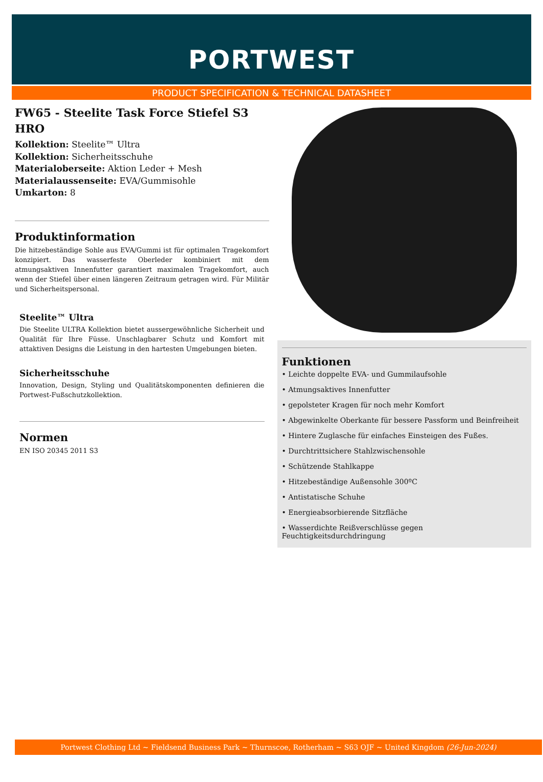PORTWEST
PRODUCT SPECIFICATION & TECHNICAL DATASHEET
FW65 - Steelite Task Force Stiefel S3 HRO
Kollektion: Steelite™ Ultra
Kollektion: Sicherheitsschuhe
Materialoberseite: Aktion Leder + Mesh
Materialaussenseite: EVA/Gummisohle
Umkarton: 8
Produktinformation
Die hitzebeständige Sohle aus EVA/Gummi ist für optimalen Tragekomfort konzipiert. Das wasserfeste Oberleder kombiniert mit dem atmungsaktiven Innenfutter garantiert maximalen Tragekomfort, auch wenn der Stiefel über einen längeren Zeitraum getragen wird. Für Militär und Sicherheitspersonal.
Steelite™ Ultra
Die Steelite ULTRA Kollektion bietet aussergewöhnliche Sicherheit und Qualität für Ihre Füsse. Unschlagbarer Schutz und Komfort mit attaktiven Designs die Leistung in den hartesten Umgebungen bieten.
Sicherheitsschuhe
Innovation, Design, Styling und Qualitätskomponenten definieren die Portwest-Fußschutzkollektion.
Normen
EN ISO 20345 2011 S3
Funktionen
• Leichte doppelte EVA- und Gummilaufsohle
• Atmungsaktives Innenfutter
• gepolsteter Kragen für noch mehr Komfort
• Abgewinkelte Oberkante für bessere Passform und Beinfreiheit
• Hintere Zuglasche für einfaches Einsteigen des Fußes.
• Durchtrittsichere Stahlzwischensohle
• Schützende Stahlkappe
• Hitzebeständige Außensohle 300ºC
• Antistatische Schuhe
• Energieabsorbierende Sitzfläche
• Wasserdichte Reißverschlüsse gegen Feuchtigkeitsdurchdringung
Portwest Clothing Ltd ~ Fieldsend Business Park ~ Thurnscoe, Rotherham ~ S63 OJF ~ United Kingdom (26-Jun-2024)